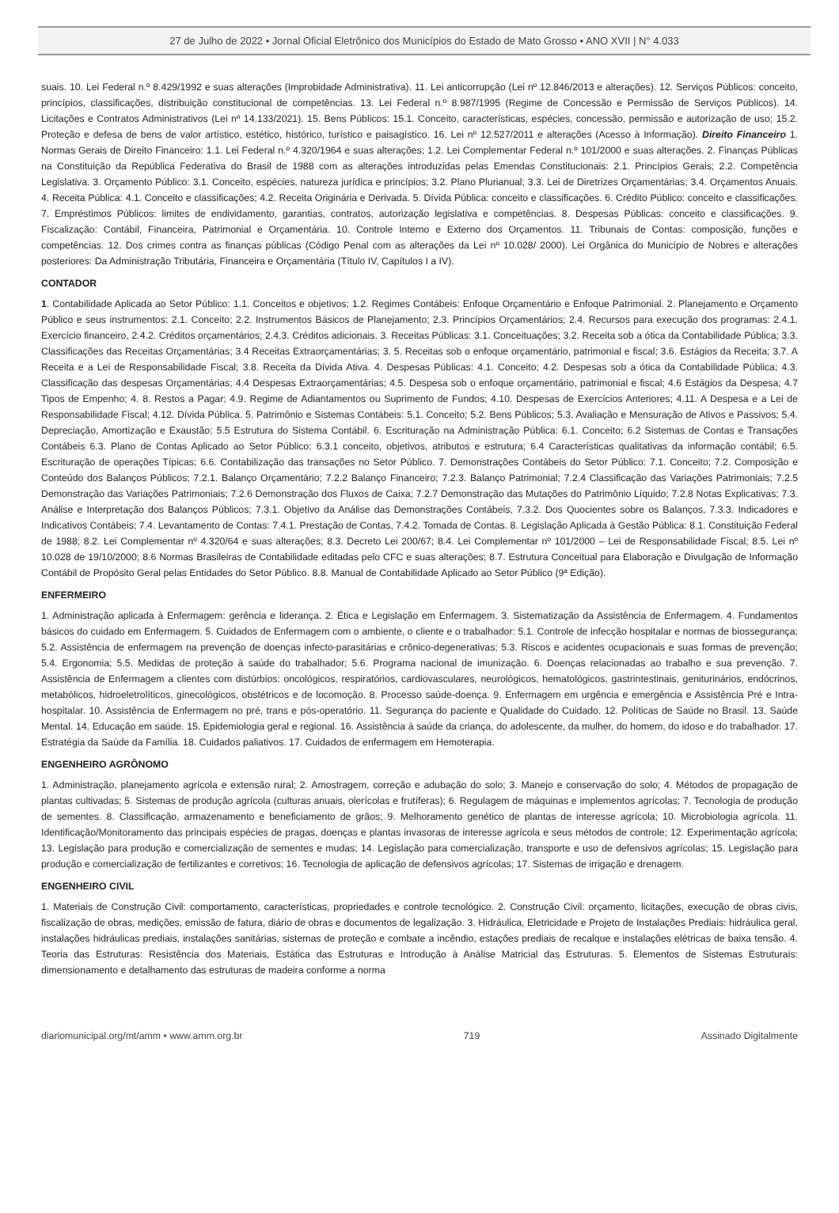27 de Julho de 2022 • Jornal Oficial Eletrônico dos Municípios do Estado de Mato Grosso • ANO XVII | N° 4.033
suais. 10. Lei Federal n.º 8.429/1992 e suas alterações (Improbidade Administrativa). 11. Lei anticorrupção (Lei nº 12.846/2013 e alterações). 12. Serviços Públicos: conceito, princípios, classificações, distribuição constitucional de competências. 13. Lei Federal n.º 8.987/1995 (Regime de Concessão e Permissão de Serviços Públicos). 14. Licitações e Contratos Administrativos (Lei nº 14.133/2021). 15. Bens Públicos: 15.1. Conceito, características, espécies, concessão, permissão e autorização de uso; 15.2. Proteção e defesa de bens de valor artístico, estético, histórico, turístico e paisagístico. 16. Lei nº 12.527/2011 e alterações (Acesso à Informação). Direito Financeiro 1. Normas Gerais de Direito Financeiro: 1.1. Lei Federal n.º 4.320/1964 e suas alterações; 1.2. Lei Complementar Federal n.º 101/2000 e suas alterações. 2. Finanças Públicas na Constituição da República Federativa do Brasil de 1988 com as alterações introduzidas pelas Emendas Constitucionais: 2.1. Princípios Gerais; 2.2. Competência Legislativa. 3. Orçamento Público: 3.1. Conceito, espécies, natureza jurídica e princípios; 3.2. Plano Plurianual; 3.3. Lei de Diretrizes Orçamentárias; 3.4. Orçamentos Anuais. 4. Receita Pública: 4.1. Conceito e classificações; 4.2. Receita Originária e Derivada. 5. Dívida Pública: conceito e classificações. 6. Crédito Público: conceito e classificações. 7. Empréstimos Públicos: limites de endividamento, garantias, contratos, autorização legislativa e competências. 8. Despesas Públicas: conceito e classificações. 9. Fiscalização: Contábil, Financeira, Patrimonial e Orçamentária. 10. Controle Interno e Externo dos Orçamentos. 11. Tribunais de Contas: composição, funções e competências. 12. Dos crimes contra as finanças públicas (Código Penal com as alterações da Lei nº 10.028/ 2000). Lei Orgânica do Município de Nobres e alterações posteriores: Da Administração Tributária, Financeira e Orçamentária (Título IV, Capítulos I a IV).
CONTADOR
1. Contabilidade Aplicada ao Setor Público: 1.1. Conceitos e objetivos; 1.2. Regimes Contábeis: Enfoque Orçamentário e Enfoque Patrimonial. 2. Planejamento e Orçamento Público e seus instrumentos: 2.1. Conceito; 2.2. Instrumentos Básicos de Planejamento; 2.3. Princípios Orçamentários; 2.4. Recursos para execução dos programas: 2.4.1. Exercício financeiro, 2.4.2. Créditos orçamentários; 2.4.3. Créditos adicionais. 3. Receitas Públicas: 3.1. Conceituações; 3.2. Receita sob a ótica da Contabilidade Pública; 3.3. Classificações das Receitas Orçamentárias; 3.4 Receitas Extraorçamentárias; 3. 5. Receitas sob o enfoque orçamentário, patrimonial e fiscal; 3.6. Estágios da Receita; 3.7. A Receita e a Lei de Responsabilidade Fiscal; 3.8. Receita da Dívida Ativa. 4. Despesas Públicas: 4.1. Conceito; 4.2. Despesas sob a ótica da Contabilidade Pública; 4.3. Classificação das despesas Orçamentárias; 4.4 Despesas Extraorçamentárias; 4.5. Despesa sob o enfoque orçamentário, patrimonial e fiscal; 4.6 Estágios da Despesa; 4.7 Tipos de Empenho; 4. 8. Restos a Pagar; 4.9. Regime de Adiantamentos ou Suprimento de Fundos; 4.10. Despesas de Exercícios Anteriores; 4.11. A Despesa e a Lei de Responsabilidade Fiscal; 4.12. Dívida Pública. 5. Patrimônio e Sistemas Contábeis: 5.1. Conceito; 5.2. Bens Públicos; 5.3. Avaliação e Mensuração de Ativos e Passivos; 5.4. Depreciação, Amortização e Exaustão; 5.5 Estrutura do Sistema Contábil. 6. Escrituração na Administração Pública: 6.1. Conceito; 6.2 Sistemas de Contas e Transações Contábeis 6.3. Plano de Contas Aplicado ao Setor Público: 6.3.1 conceito, objetivos, atributos e estrutura; 6.4 Características qualitativas da informação contábil; 6.5. Escrituração de operações Típicas; 6.6. Contabilização das transações no Setor Público. 7. Demonstrações Contábeis do Setor Público: 7.1. Conceito; 7.2. Composição e Conteúdo dos Balanços Públicos; 7.2.1. Balanço Orçamentário; 7.2.2 Balanço Financeiro; 7.2.3. Balanço Patrimonial; 7.2.4 Classificação das Variações Patrimoniais; 7.2.5 Demonstração das Variações Patrimoniais; 7.2.6 Demonstração dos Fluxos de Caixa; 7.2.7 Demonstração das Mutações do Patrimônio Líquido; 7.2.8 Notas Explicativas; 7.3. Análise e Interpretação dos Balanços Públicos; 7.3.1. Objetivo da Análise das Demonstrações Contábeis, 7.3.2. Dos Quocientes sobre os Balanços, 7.3.3. Indicadores e Indicativos Contábeis; 7.4. Levantamento de Contas: 7.4.1. Prestação de Contas, 7.4.2. Tomada de Contas. 8. Legislação Aplicada à Gestão Pública: 8.1. Constituição Federal de 1988; 8.2. Lei Complementar nº 4.320/64 e suas alterações; 8.3. Decreto Lei 200/67; 8.4. Lei Complementar nº 101/2000 – Lei de Responsabilidade Fiscal; 8.5. Lei nº 10.028 de 19/10/2000; 8.6 Normas Brasileiras de Contabilidade editadas pelo CFC e suas alterações; 8.7. Estrutura Conceitual para Elaboração e Divulgação de Informação Contábil de Propósito Geral pelas Entidades do Setor Público. 8.8. Manual de Contabilidade Aplicado ao Setor Público (9ª Edição).
ENFERMEIRO
1. Administração aplicada à Enfermagem: gerência e liderança. 2. Ética e Legislação em Enfermagem. 3. Sistematização da Assistência de Enfermagem. 4. Fundamentos básicos do cuidado em Enfermagem. 5. Cuidados de Enfermagem com o ambiente, o cliente e o trabalhador: 5.1. Controle de infecção hospitalar e normas de biossegurança; 5.2. Assistência de enfermagem na prevenção de doenças infecto-parasitárias e crônico-degenerativas; 5.3. Riscos e acidentes ocupacionais e suas formas de prevenção; 5.4. Ergonomia; 5.5. Medidas de proteção à saúde do trabalhador; 5.6. Programa nacional de imunização. 6. Doenças relacionadas ao trabalho e sua prevenção. 7. Assistência de Enfermagem a clientes com distúrbios: oncológicos, respiratórios, cardiovasculares, neurológicos, hematológicos, gastrintestinais, geniturinários, endócrinos, metabólicos, hidroeletrolíticos, ginecológicos, obstétricos e de locomoção. 8. Processo saúde-doença. 9. Enfermagem em urgência e emergência e Assistência Pré e Intra-hospitalar. 10. Assistência de Enfermagem no pré, trans e pós-operatório. 11. Segurança do paciente e Qualidade do Cuidado. 12. Políticas de Saúde no Brasil. 13. Saúde Mental. 14. Educação em saúde. 15. Epidemiologia geral e regional. 16. Assistência à saúde da criança, do adolescente, da mulher, do homem, do idoso e do trabalhador. 17. Estratégia da Saúde da Família. 18. Cuidados paliativos. 17. Cuidados de enfermagem em Hemoterapia.
ENGENHEIRO AGRÔNOMO
1. Administração, planejamento agrícola e extensão rural; 2. Amostragem, correção e adubação do solo; 3. Manejo e conservação do solo; 4. Métodos de propagação de plantas cultivadas; 5. Sistemas de produção agrícola (culturas anuais, olerícolas e frutíferas); 6. Regulagem de máquinas e implementos agrícolas; 7. Tecnologia de produção de sementes. 8. Classificação, armazenamento e beneficiamento de grãos; 9. Melhoramento genético de plantas de interesse agrícola; 10. Microbiologia agrícola. 11. Identificação/Monitoramento das principais espécies de pragas, doenças e plantas invasoras de interesse agrícola e seus métodos de controle; 12. Experimentação agrícola; 13. Legislação para produção e comercialização de sementes e mudas; 14. Legislação para comercialização, transporte e uso de defensivos agrícolas; 15. Legislação para produção e comercialização de fertilizantes e corretivos; 16. Tecnologia de aplicação de defensivos agrícolas; 17. Sistemas de irrigação e drenagem.
ENGENHEIRO CIVIL
1. Materiais de Construção Civil: comportamento, características, propriedades e controle tecnológico. 2. Construção Civil: orçamento, licitações, execução de obras civis, fiscalização de obras, medições, emissão de fatura, diário de obras e documentos de legalização. 3. Hidráulica, Eletricidade e Projeto de Instalações Prediais: hidráulica geral, instalações hidráulicas prediais, instalações sanitárias, sistemas de proteção e combate a incêndio, estações prediais de recalque e instalações elétricas de baixa tensão. 4. Teoria das Estruturas: Resistência dos Materiais, Estática das Estruturas e Introdução à Análise Matricial das Estruturas. 5. Elementos de Sistemas Estruturais: dimensionamento e detalhamento das estruturas de madeira conforme a norma
diariomunicipal.org/mt/amm • www.amm.org.br 719 Assinado Digitalmente